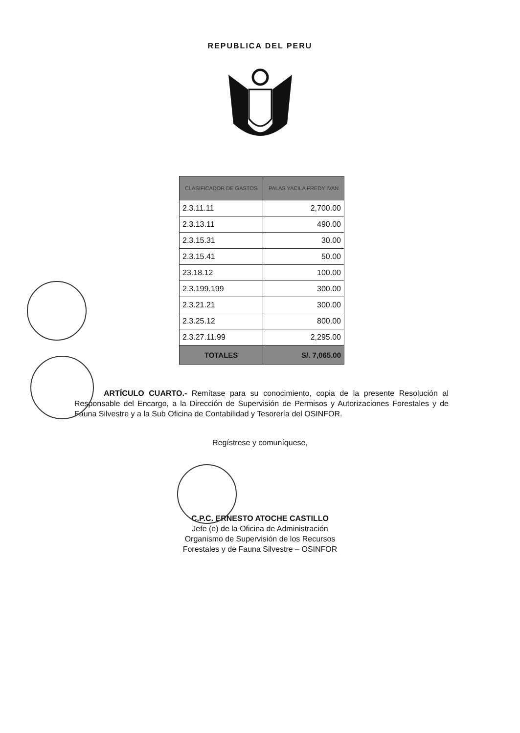REPUBLICA DEL PERU
| CLASIFICADOR DE GASTOS | PALAS YACILA FREDY IVAN |
| --- | --- |
| 2.3.11.11 | 2,700.00 |
| 2.3.13.11 | 490.00 |
| 2.3.15.31 | 30.00 |
| 2.3.15.41 | 50.00 |
| 23.18.12 | 100.00 |
| 2.3.199.199 | 300.00 |
| 2.3.21.21 | 300.00 |
| 2.3.25.12 | 800.00 |
| 2.3.27.11.99 | 2,295.00 |
| TOTALES | S/. 7,065.00 |
ARTÍCULO CUARTO.- Remítase para su conocimiento, copia de la presente Resolución al Responsable del Encargo, a la Dirección de Supervisión de Permisos y Autorizaciones Forestales y de Fauna Silvestre y a la Sub Oficina de Contabilidad y Tesorería del OSINFOR.
Regístrese y comuníquese,
C.P.C. ERNESTO ATOCHE CASTILLO
Jefe (e) de la Oficina de Administración
Organismo de Supervisión de los Recursos
Forestales y de Fauna Silvestre – OSINFOR